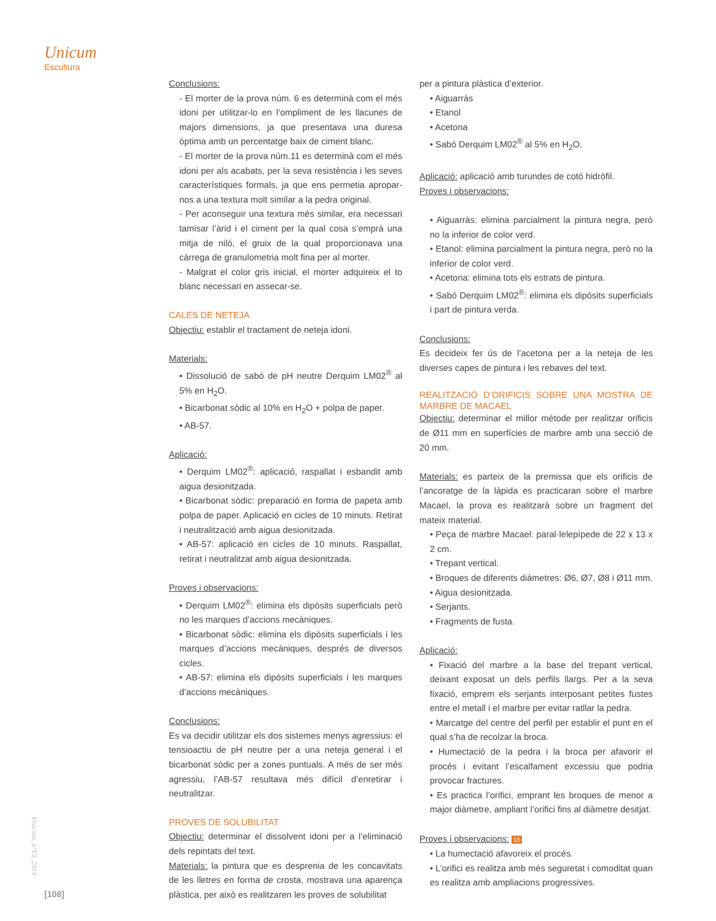Unicum
Escultura
Conclusions:
- El morter de la prova núm. 6 es determinà com el més idoni per utilitzar-lo en l’ompliment de les llacunes de majors dimensions, ja que presentava una duresa òptima amb un percentatge baix de ciment blanc.
- El morter de la prova núm.11 es determinà com el més idoni per als acabats, per la seva resistència i les seves característiques formals, ja que ens permetia apropar-nos a una textura molt similar a la pedra original.
- Per aconseguir una textura més similar, era necessari tamisar l’àrid i el ciment per la qual cosa s’emprà una mitja de niló, el gruix de la qual proporcionava una càrrega de granulometria molt fina per al morter.
- Malgrat el color gris inicial, el morter adquireix el to blanc necessari en assecar-se.
CALES DE NETEJA
Objectiu: establir el tractament de neteja idoni.
Materials:
• Dissolució de sabó de pH neutre Derquim LM02<sup>®</sup> al 5% en H<sub>2</sub>O.
• Bicarbonat sòdic al 10% en H<sub>2</sub>O + polpa de paper.
• AB-57.
Aplicació:
• Derquim LM02<sup>®</sup>: aplicació, raspallat i esbandit amb aigua desionitzada.
• Bicarbonat sòdic: preparació en forma de papeta amb polpa de paper. Aplicació en cicles de 10 minuts. Retirat i neutralització amb aigua desionitzada.
• AB-57: aplicació en cicles de 10 minuts. Raspallat, retirat i neutralitzat amb aigua desionitzada.
Proves i observacions:
• Derquim LM02<sup>®</sup>: elimina els dipòsits superficials però no les marques d’accions mecàniques.
• Bicarbonat sòdic: elimina els dipòsits superficials i les marques d’accions mecàniques, després de diversos cicles.
• AB-57: elimina els dipòsits superficials i les marques d’accions mecàniques.
Conclusions:
Es va decidir utilitzar els dos sistemes menys agressius: el tensioactiu de pH neutre per a una neteja general i el bicarbonat sòdic per a zones puntuals. A més de ser més agressiu, l’AB-57 resultava més difícil d’enretirar i neutralitzar.
PROVES DE SOLUBILITAT
Objectiu: determinar el dissolvent idoni per a l’eliminació dels repintats del text.
Materials: la pintura que es desprenia de les concavitats de les lletres en forma de crosta, mostrava una aparença plàstica, per això es realitzaren les proves de solubilitat
per a pintura plàstica d’exterior.
• Aiguarràs
• Etanol
• Acetona
• Sabó Derquim LM02<sup>®</sup> al 5% en H<sub>2</sub>O.
Aplicació: aplicació amb turundes de cotó hidròfil.
Proves i observacions:
• Aiguarràs: elimina parcialment la pintura negra, però no la inferior de color verd.
• Etanol: elimina parcialment la pintura negra, però no la inferior de color verd.
• Acetona: elimina tots els estrats de pintura.
• Sabó Derquim LM02<sup>®</sup>: elimina els dipòsits superficials i part de pintura verda.
Conclusions:
Es decideix fer ús de l’acetona per a la neteja de les diverses capes de pintura i les rebaves del text.
REALITZACIÓ D’ORIFICIS SOBRE UNA MOSTRA DE MARBRE DE MACAEL
Objectiu: determinar el millor mètode per realitzar orificis de Ø11 mm en superfícies de marbre amb una secció de 20 mm.
Materials: es parteix de la premissa que els orificis de l’ancoratge de la làpida es practicaran sobre el marbre Macael, la prova es realitzarà sobre un fragment del mateix material.
• Peça de marbre Macael: paral·lelepípede de 22 x 13 x 2 cm.
• Trepant vertical.
• Broques de diferents diàmetres: Ø6, Ø7, Ø8 i Ø11 mm.
• Aigua desionitzada.
• Serjants.
• Fragments de fusta.
Aplicació:
• Fixació del marbre a la base del trepant vertical, deixant exposat un dels perfils llargs. Per a la seva fixació, emprem els serjants interposant petites fustes entre el metall i el marbre per evitar ratllar la pedra.
• Marcatge del centre del perfil per establir el punt en el qual s’ha de recolzar la broca.
• Humectació de la pedra i la broca per afavorir el procés i evitant l’escalfament excessiu que podria provocar fractures.
• Es practica l’orifici, emprant les broques de menor a major diàmetre, ampliant l’orifici fins al diàmetre desitjat.
Proves i observacions: 16
• La humectació afavoreix el procés.
• L’orifici es realitza amb més seguretat i comoditat quan es realitza amb ampliacions progressives.
Unicum, nº13, 2014
[108]